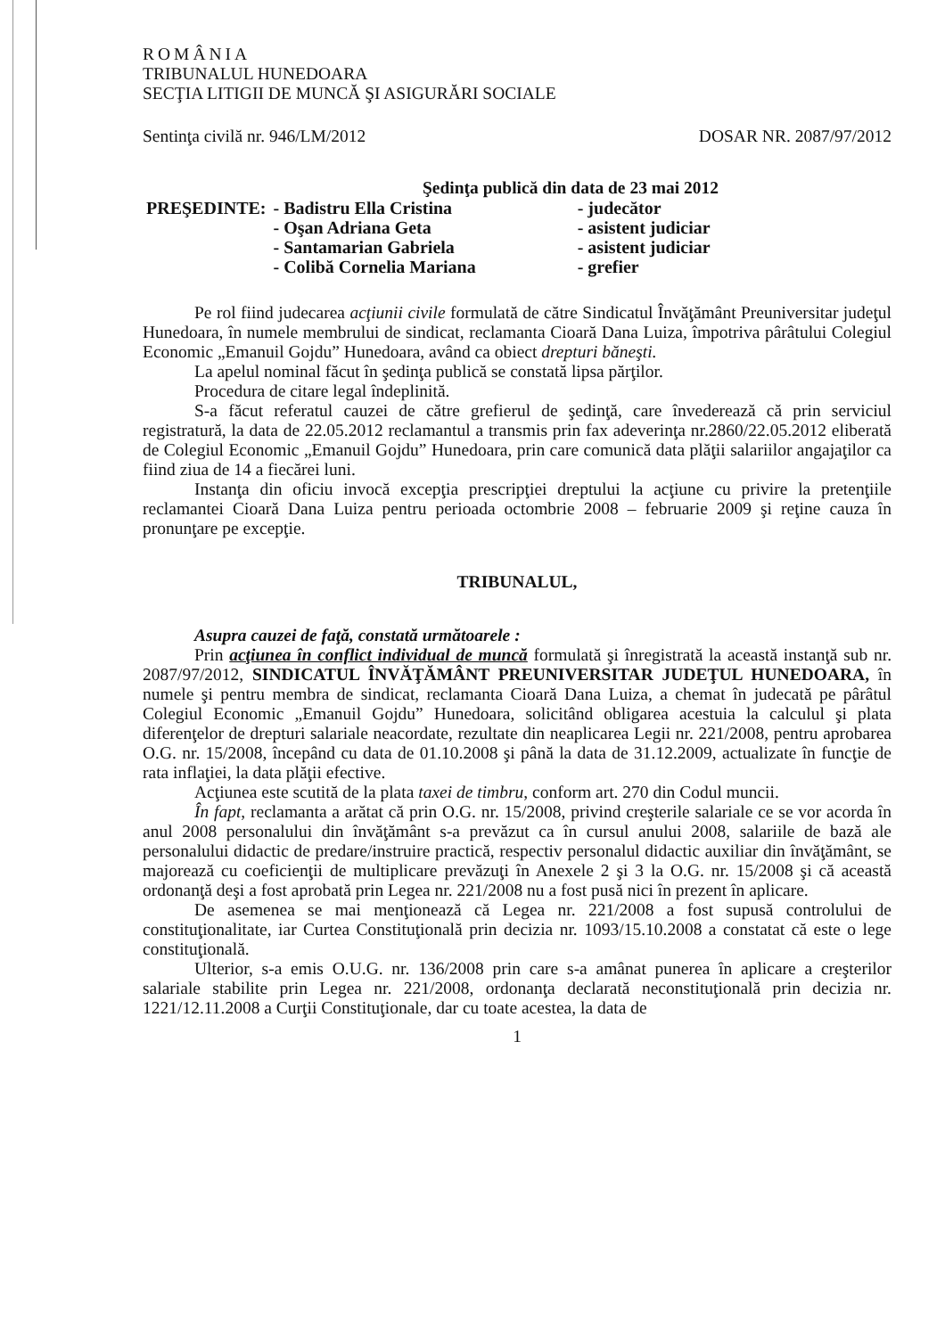ROMÂNIA
TRIBUNALUL HUNEDOARA
SECŢIA LITIGII DE MUNCĂ ŞI ASIGURĂRI SOCIALE
Sentinţa civilă nr. 946/LM/2012 DOSAR NR. 2087/97/2012
Şedinţa publică din data de 23 mai 2012
| PREŞEDINTE: | - Badistru Ella Cristina | - judecător |
| | - Oşan Adriana Geta | - asistent judiciar |
| | - Santamarian Gabriela | - asistent judiciar |
| | - Colibă Cornelia Mariana | - grefier |
Pe rol fiind judecarea acţiunii civile formulată de către Sindicatul Învăţământ Preuniversitar judeţul Hunedoara, în numele membrului de sindicat, reclamanta Cioară Dana Luiza, împotriva pârâtului Colegiul Economic „Emanuil Gojdu” Hunedoara, având ca obiect drepturi băneşti.
La apelul nominal făcut în şedinţa publică se constată lipsa părţilor.
Procedura de citare legal îndeplinită.
S-a făcut referatul cauzei de către grefierul de şedinţă, care învederează că prin serviciul registratură, la data de 22.05.2012 reclamantul a transmis prin fax adeverinţa nr.2860/22.05.2012 eliberată de Colegiul Economic „Emanuil Gojdu” Hunedoara, prin care comunică data plăţii salariilor angajaţilor ca fiind ziua de 14 a fiecărei luni.
Instanţa din oficiu invocă excepţia prescripţiei dreptului la acţiune cu privire la pretenţiile reclamantei Cioară Dana Luiza pentru perioada octombrie 2008 – februarie 2009 şi reţine cauza în pronunţare pe excepţie.
TRIBUNALUL,
Asupra cauzei de faţă, constată următoarele :
Prin acţiunea în conflict individual de muncă formulată şi înregistrată la această instanţă sub nr. 2087/97/2012, SINDICATUL ÎNVĂŢĂMÂNT PREUNIVERSITAR JUDEŢUL HUNEDOARA, în numele şi pentru membra de sindicat, reclamanta Cioară Dana Luiza, a chemat în judecată pe pârâtul Colegiul Economic „Emanuil Gojdu” Hunedoara, solicitând obligarea acestuia la calculul şi plata diferenţelor de drepturi salariale neacordate, rezultate din neaplicarea Legii nr. 221/2008, pentru aprobarea O.G. nr. 15/2008, începând cu data de 01.10.2008 şi până la data de 31.12.2009, actualizate în funcţie de rata inflaţiei, la data plăţii efective.
Acţiunea este scutită de la plata taxei de timbru, conform art. 270 din Codul muncii.
În fapt, reclamanta a arătat că prin O.G. nr. 15/2008, privind creşterile salariale ce se vor acorda în anul 2008 personalului din învăţământ s-a prevăzut ca în cursul anului 2008, salariile de bază ale personalului didactic de predare/instruire practică, respectiv personalul didactic auxiliar din învăţământ, se majorează cu coeficienţii de multiplicare prevăzuţi în Anexele 2 şi 3 la O.G. nr. 15/2008 şi că această ordonanţă deşi a fost aprobată prin Legea nr. 221/2008 nu a fost pusă nici în prezent în aplicare.
De asemenea se mai menţionează că Legea nr. 221/2008 a fost supusă controlului de constituţionalitate, iar Curtea Constituţională prin decizia nr. 1093/15.10.2008 a constatat că este o lege constituţională.
Ulterior, s-a emis O.U.G. nr. 136/2008 prin care s-a amânat punerea în aplicare a creşterilor salariale stabilite prin Legea nr. 221/2008, ordonanţa declarată neconstituţională prin decizia nr. 1221/12.11.2008 a Curţii Constituţionale, dar cu toate acestea, la data de
1